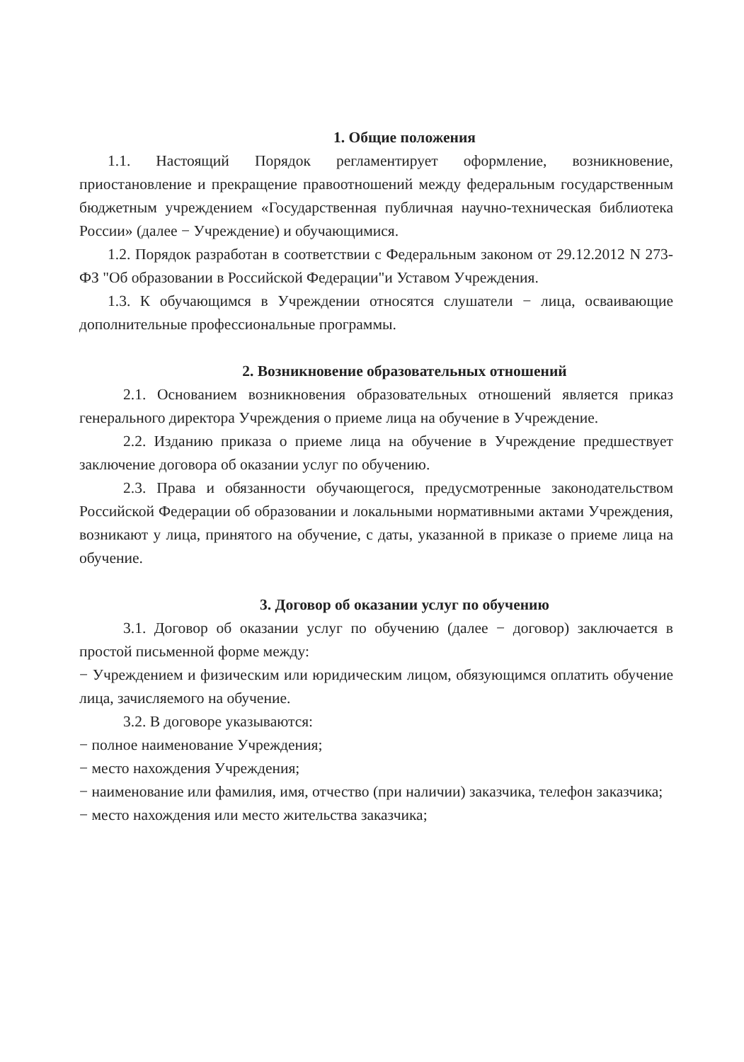1. Общие положения
1.1. Настоящий Порядок регламентирует оформление, возникновение, приостановление и прекращение правоотношений между федеральным государственным бюджетным учреждением «Государственная публичная научно-техническая библиотека России» (далее − Учреждение) и обучающимися.
1.2. Порядок разработан в соответствии с Федеральным законом от 29.12.2012 N 273-ФЗ "Об образовании в Российской Федерации"и Уставом Учреждения.
1.3. К обучающимся в Учреждении относятся слушатели − лица, осваивающие дополнительные профессиональные программы.
2. Возникновение образовательных отношений
2.1. Основанием возникновения образовательных отношений является приказ генерального директора Учреждения о приеме лица на обучение в Учреждение.
2.2. Изданию приказа о приеме лица на обучение в Учреждение предшествует заключение договора об оказании услуг по обучению.
2.3. Права и обязанности обучающегося, предусмотренные законодательством Российской Федерации об образовании и локальными нормативными актами Учреждения, возникают у лица, принятого на обучение, с даты, указанной в приказе о приеме лица на обучение.
3. Договор об оказании услуг по обучению
3.1. Договор об оказании услуг по обучению (далее − договор) заключается в простой письменной форме между:
− Учреждением и физическим или юридическим лицом, обязующимся оплатить обучение лица, зачисляемого на обучение.
3.2. В договоре указываются:
− полное наименование Учреждения;
− место нахождения Учреждения;
− наименование или фамилия, имя, отчество (при наличии) заказчика, телефон заказчика;
− место нахождения или место жительства заказчика;